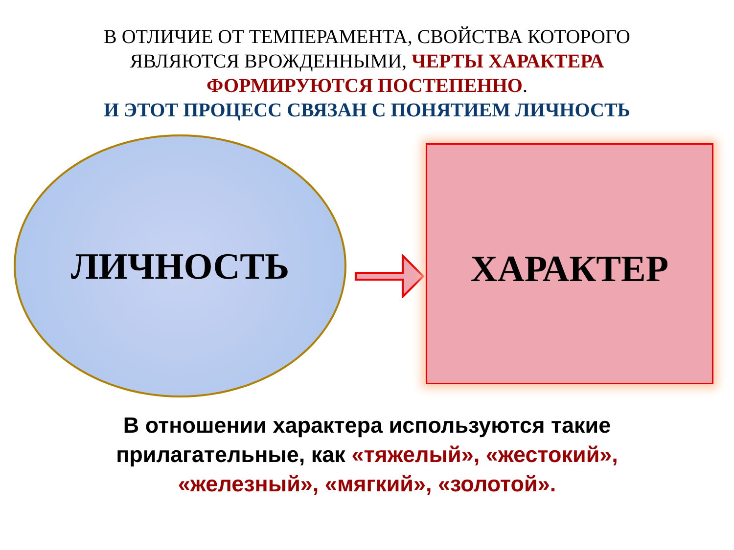В ОТЛИЧИЕ ОТ ТЕМПЕРАМЕНТА, СВОЙСТВА КОТОРОГО
ЯВЛЯЮТСЯ ВРОЖДЕННЫМИ, ЧЕРТЫ ХАРАКТЕРА
ФОРМИРУЮТСЯ ПОСТЕПЕННО.
И ЭТОТ ПРОЦЕСС СВЯЗАН С ПОНЯТИЕМ ЛИЧНОСТЬ
ЛИЧНОСТЬ ХАРАКТЕР
В отношении характера используются такие
прилагательные, как «тяжелый», «жестокий»,
«железный», «мягкий», «золотой».